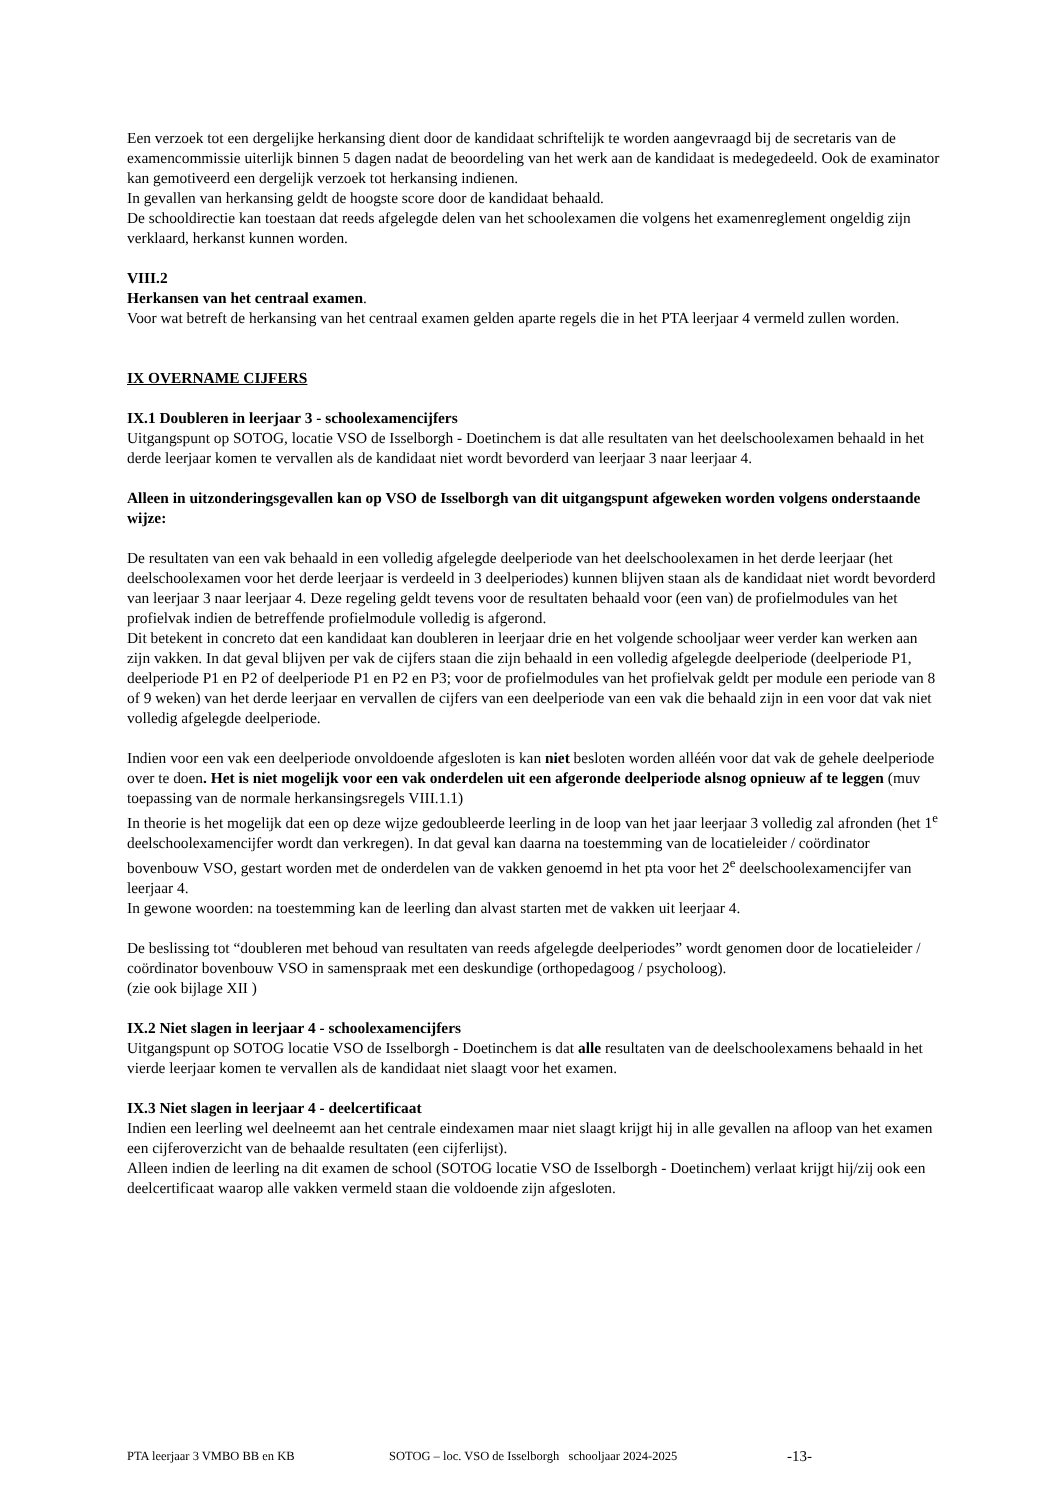Een verzoek tot een dergelijke herkansing dient door de kandidaat schriftelijk te worden aangevraagd bij de secretaris van de examencommissie uiterlijk binnen 5 dagen nadat de beoordeling van het werk aan de kandidaat is medegedeeld. Ook de examinator kan gemotiveerd een dergelijk verzoek tot herkansing indienen.
In gevallen van herkansing geldt de hoogste score door de kandidaat behaald.
De schooldirectie kan toestaan dat reeds afgelegde delen van het schoolexamen die volgens het examenreglement ongeldig zijn verklaard, herkanst kunnen worden.
VIII.2
Herkansen van het centraal examen.
Voor wat betreft de herkansing van het centraal examen gelden aparte regels die in het PTA leerjaar 4 vermeld zullen worden.
IX OVERNAME CIJFERS
IX.1 Doubleren in leerjaar 3 - schoolexamencijfers
Uitgangspunt op SOTOG, locatie VSO de Isselborgh - Doetinchem is dat alle resultaten van het deelschoolexamen behaald in het derde leerjaar komen te vervallen als de kandidaat niet wordt bevorderd van leerjaar 3 naar leerjaar 4.
Alleen in uitzonderingsgevallen kan op VSO de Isselborgh van dit uitgangspunt afgeweken worden volgens onderstaande wijze:
De resultaten van een vak behaald in een volledig afgelegde deelperiode van het deelschoolexamen in het derde leerjaar (het deelschoolexamen voor het derde leerjaar is verdeeld in 3 deelperiodes) kunnen blijven staan als de kandidaat niet wordt bevorderd van leerjaar 3 naar leerjaar 4. Deze regeling geldt tevens voor de resultaten behaald voor (een van) de profielmodules van het profielvak indien de betreffende profielmodule volledig is afgerond.
Dit betekent in concreto dat een kandidaat kan doubleren in leerjaar drie en het volgende schooljaar weer verder kan werken aan zijn vakken. In dat geval blijven per vak de cijfers staan die zijn behaald in een volledig afgelegde deelperiode (deelperiode P1, deelperiode P1 en P2 of deelperiode P1 en P2 en P3; voor de profielmodules van het profielvak geldt per module een periode van 8 of 9 weken) van het derde leerjaar en vervallen de cijfers van een deelperiode van een vak die behaald zijn in een voor dat vak niet volledig afgelegde deelperiode.
Indien voor een vak een deelperiode onvoldoende afgesloten is kan niet besloten worden alléén voor dat vak de gehele deelperiode over te doen. Het is niet mogelijk voor een vak onderdelen uit een afgeronde deelperiode alsnog opnieuw af te leggen (muv toepassing van de normale herkansingsregels VIII.1.1)
In theorie is het mogelijk dat een op deze wijze gedoubleerde leerling in de loop van het jaar leerjaar 3 volledig zal afronden (het 1<sup>e</sup> deelschoolexamencijfer wordt dan verkregen). In dat geval kan daarna na toestemming van de locatieleider / coördinator bovenbouw VSO, gestart worden met de onderdelen van de vakken genoemd in het pta voor het 2<sup>e</sup> deelschoolexamencijfer van leerjaar 4.
In gewone woorden: na toestemming kan de leerling dan alvast starten met de vakken uit leerjaar 4.
De beslissing tot “doubleren met behoud van resultaten van reeds afgelegde deelperiodes” wordt genomen door de locatieleider / coördinator bovenbouw VSO in samenspraak met een deskundige (orthopedagoog / psycholoog).
(zie ook bijlage XII )
IX.2 Niet slagen in leerjaar 4 - schoolexamencijfers
Uitgangspunt op SOTOG locatie VSO de Isselborgh - Doetinchem is dat alle resultaten van de deelschoolexamens behaald in het vierde leerjaar komen te vervallen als de kandidaat niet slaagt voor het examen.
IX.3 Niet slagen in leerjaar 4 - deelcertificaat
Indien een leerling wel deelneemt aan het centrale eindexamen maar niet slaagt krijgt hij in alle gevallen na afloop van het examen een cijferoverzicht van de behaalde resultaten (een cijferlijst).
Alleen indien de leerling na dit examen de school (SOTOG locatie VSO de Isselborgh - Doetinchem) verlaat krijgt hij/zij ook een deelcertificaat waarop alle vakken vermeld staan die voldoende zijn afgesloten.
PTA leerjaar 3 VMBO BB en KB SOTOG – loc. VSO de Isselborgh schooljaar 2024-2025 -13-